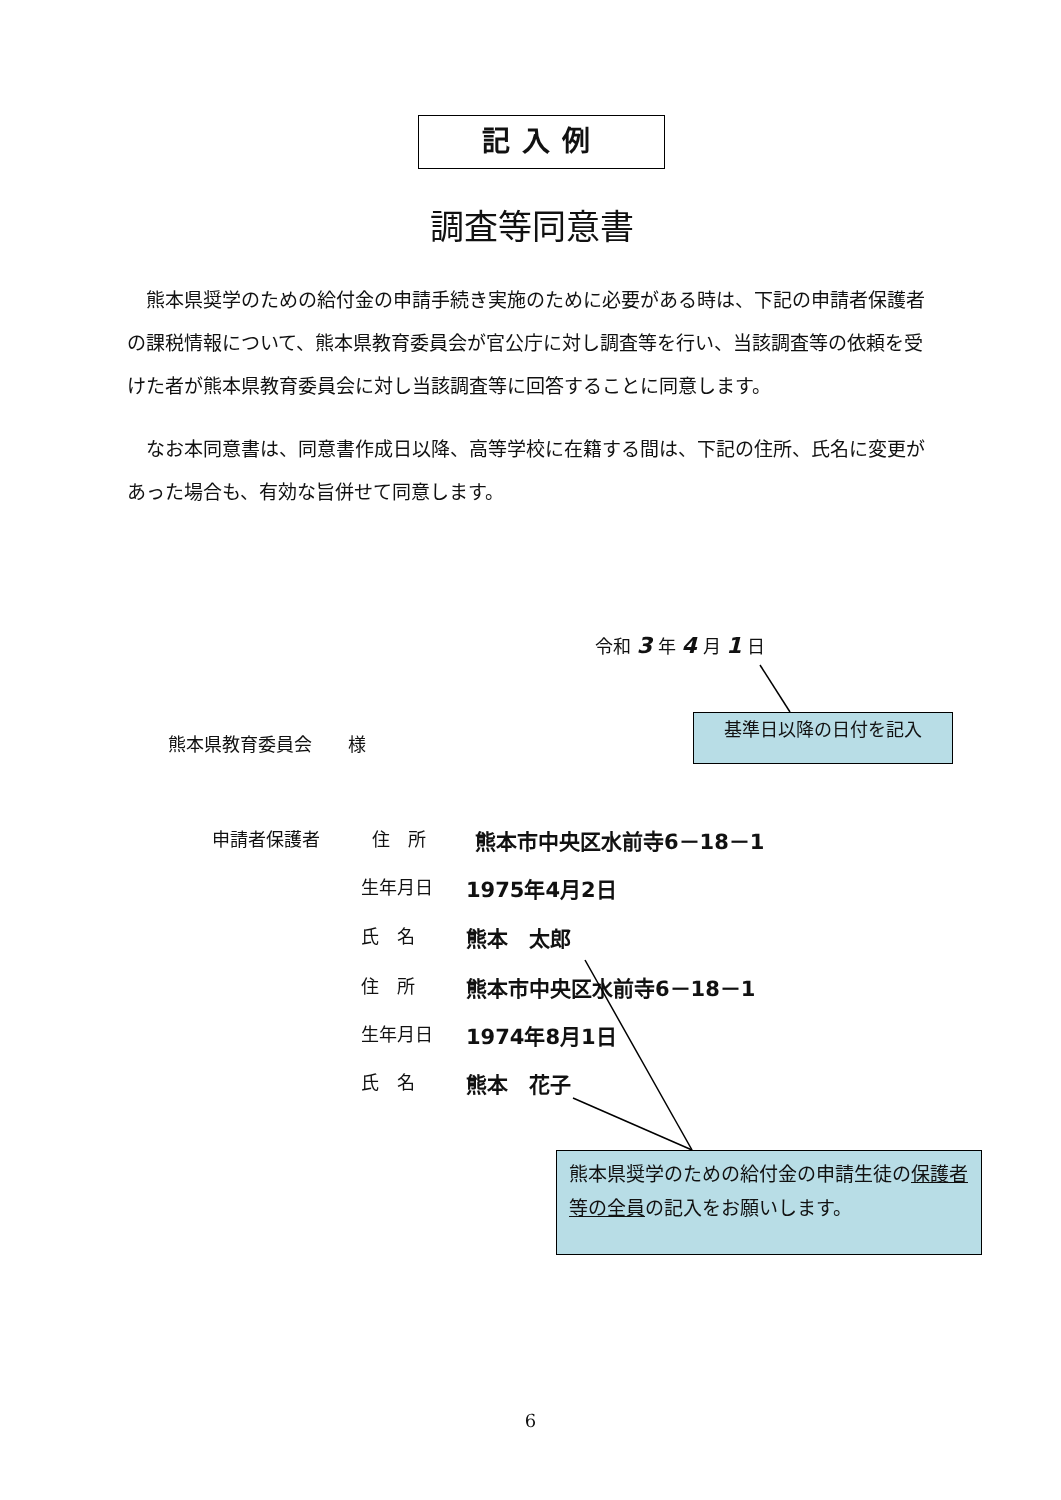記入例
調査等同意書
熊本県奨学のための給付金の申請手続き実施のために必要がある時は、下記の申請者保護者の課税情報について、熊本県教育委員会が官公庁に対し調査等を行い、当該調査等の依頼を受けた者が熊本県教育委員会に対し当該調査等に回答することに同意します。
なお本同意書は、同意書作成日以降、高等学校に在籍する間は、下記の住所、氏名に変更があった場合も、有効な旨併せて同意します。
令和 3 年 4 月 1 日
基準日以降の日付を記入
熊本県教育委員会　　様
申請者保護者 住　所 熊本市中央区水前寺6－18－1
生年月日 1975年4月2日
氏　名 熊本　太郎
住　所 熊本市中央区水前寺6－18－1
生年月日 1974年8月1日
氏　名 熊本　花子
熊本県奨学のための給付金の申請生徒の保護者等の全員の記入をお願いします。
6